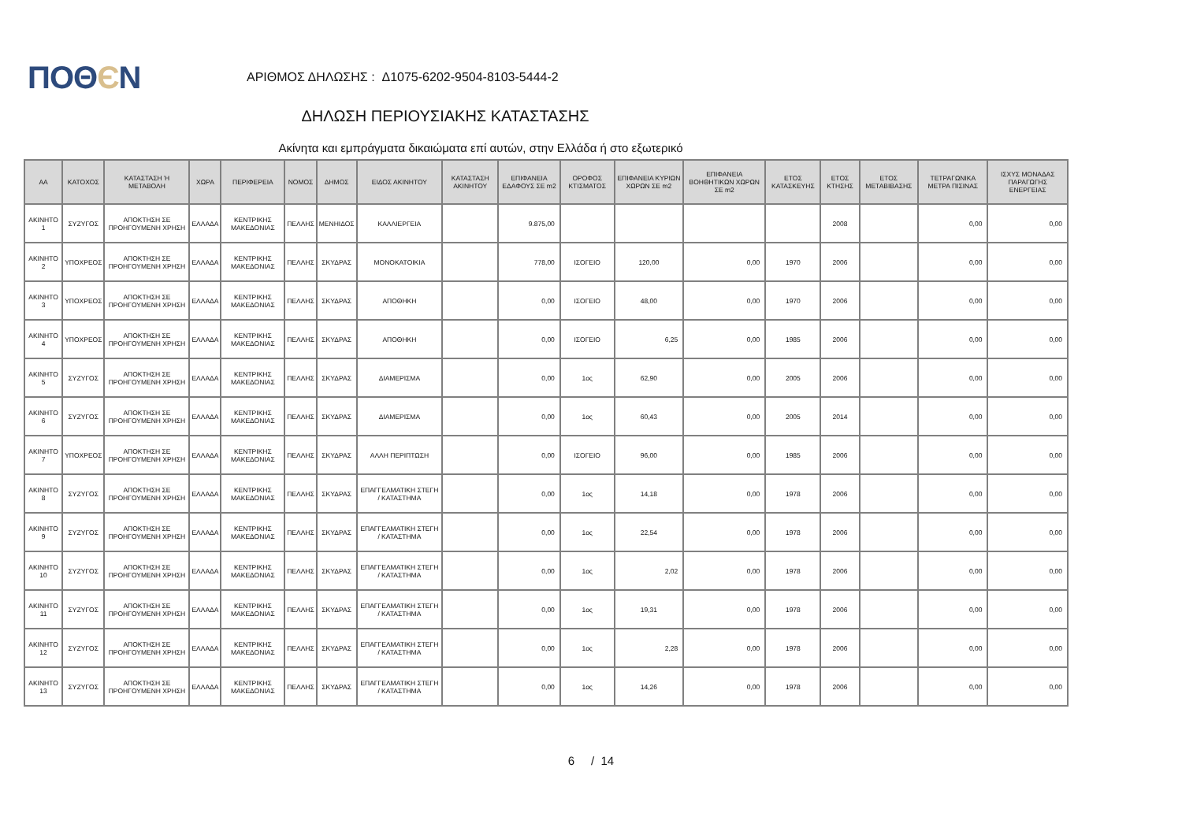ΠΟΘЄΝ
ΑΡΙΘΜΟΣ ΔΗΛΩΣΗΣ : Δ1075-6202-9504-8103-5444-2
ΔΗΛΩΣΗ ΠΕΡΙΟΥΣΙΑΚΗΣ ΚΑΤΑΣΤΑΣΗΣ
Ακίνητα και εμπράγματα δικαιώματα επί αυτών, στην Ελλάδα ή στο εξωτερικό
| ΑΑ | ΚΑΤΟΧΟΣ | ΚΑΤΑΣΤΑΣΗ Ή ΜΕΤΑΒΟΛΗ | ΧΩΡΑ | ΠΕΡΙΦΕΡΕΙΑ | ΝΟΜΟΣ | ΔΗΜΟΣ | ΕΙΔΟΣ ΑΚΙΝΗΤΟΥ | ΚΑΤΑΣΤΑΣΗ ΑΚΙΝΗΤΟΥ | ΕΠΙΦΑΝΕΙΑ ΕΔΑΦΟΥΣ ΣΕ m2 | ΟΡΟΦΟΣ ΚΤΙΣΜΑΤΟΣ | ΕΠΙΦΑΝΕΙΑ ΚΥΡΙΩΝ ΧΩΡΩΝ ΣΕ m2 | ΕΠΙΦΑΝΕΙΑ ΒΟΗΘΗΤΙΚΩΝ ΧΩΡΩΝ ΣΕ m2 | ΕΤΟΣ ΚΑΤΑΣΚΕΥΗΣ | ΕΤΟΣ ΚΤΗΣΗΣ | ΕΤΟΣ ΜΕΤΑΒΙΒΑΣΗΣ | ΤΕΤΡΑΓΩΝΙΚΑ ΜΕΤΡΑ ΠΙΣΙΝΑΣ | ΙΣΧΥΣ ΜΟΝΑΔΑΣ ΠΑΡΑΓΩΓΗΣ ΕΝΕΡΓΕΙΑΣ |
| --- | --- | --- | --- | --- | --- | --- | --- | --- | --- | --- | --- | --- | --- | --- | --- | --- | --- |
| ΑΚΙΝΗΤΟ 1 | ΣΥΖΥΓΟΣ | ΑΠΟΚΤΗΣΗ ΣΕ ΠΡΟΗΓΟΥΜΕΝΗ ΧΡΗΣΗ | ΕΛΛΑΔΑ | ΚΕΝΤΡΙΚΗΣ ΜΑΚΕΔΟΝΙΑΣ | ΠΕΛΛΗΣ | ΜΕΝΗΙΔΟΣ | ΚΑΛΛΙΕΡΓΕΙΑ | | 9.875,00 | | | | | 2008 | | 0,00 | 0,00 |
| ΑΚΙΝΗΤΟ 2 | ΥΠΟΧΡΕΟΣ | ΑΠΟΚΤΗΣΗ ΣΕ ΠΡΟΗΓΟΥΜΕΝΗ ΧΡΗΣΗ | ΕΛΛΑΔΑ | ΚΕΝΤΡΙΚΗΣ ΜΑΚΕΔΟΝΙΑΣ | ΠΕΛΛΗΣ | ΣΚΥΔΡΑΣ | ΜΟΝΟΚΑΤΟΙΚΙΑ | | 778,00 | ΙΣΟΓΕΙΟ | 120,00 | 0,00 | 1970 | 2006 | | 0,00 | 0,00 |
| ΑΚΙΝΗΤΟ 3 | ΥΠΟΧΡΕΟΣ | ΑΠΟΚΤΗΣΗ ΣΕ ΠΡΟΗΓΟΥΜΕΝΗ ΧΡΗΣΗ | ΕΛΛΑΔΑ | ΚΕΝΤΡΙΚΗΣ ΜΑΚΕΔΟΝΙΑΣ | ΠΕΛΛΗΣ | ΣΚΥΔΡΑΣ | ΑΠΟΘΗΚΗ | | 0,00 | ΙΣΟΓΕΙΟ | 48,00 | 0,00 | 1970 | 2006 | | 0,00 | 0,00 |
| ΑΚΙΝΗΤΟ 4 | ΥΠΟΧΡΕΟΣ | ΑΠΟΚΤΗΣΗ ΣΕ ΠΡΟΗΓΟΥΜΕΝΗ ΧΡΗΣΗ | ΕΛΛΑΔΑ | ΚΕΝΤΡΙΚΗΣ ΜΑΚΕΔΟΝΙΑΣ | ΠΕΛΛΗΣ | ΣΚΥΔΡΑΣ | ΑΠΟΘΗΚΗ | | 0,00 | ΙΣΟΓΕΙΟ | 6,25 | 0,00 | 1985 | 2006 | | 0,00 | 0,00 |
| ΑΚΙΝΗΤΟ 5 | ΣΥΖΥΓΟΣ | ΑΠΟΚΤΗΣΗ ΣΕ ΠΡΟΗΓΟΥΜΕΝΗ ΧΡΗΣΗ | ΕΛΛΑΔΑ | ΚΕΝΤΡΙΚΗΣ ΜΑΚΕΔΟΝΙΑΣ | ΠΕΛΛΗΣ | ΣΚΥΔΡΑΣ | ΔΙΑΜΕΡΙΣΜΑ | | 0,00 | 1ος | 62,90 | 0,00 | 2005 | 2006 | | 0,00 | 0,00 |
| ΑΚΙΝΗΤΟ 6 | ΣΥΖΥΓΟΣ | ΑΠΟΚΤΗΣΗ ΣΕ ΠΡΟΗΓΟΥΜΕΝΗ ΧΡΗΣΗ | ΕΛΛΑΔΑ | ΚΕΝΤΡΙΚΗΣ ΜΑΚΕΔΟΝΙΑΣ | ΠΕΛΛΗΣ | ΣΚΥΔΡΑΣ | ΔΙΑΜΕΡΙΣΜΑ | | 0,00 | 1ος | 60,43 | 0,00 | 2005 | 2014 | | 0,00 | 0,00 |
| ΑΚΙΝΗΤΟ 7 | ΥΠΟΧΡΕΟΣ | ΑΠΟΚΤΗΣΗ ΣΕ ΠΡΟΗΓΟΥΜΕΝΗ ΧΡΗΣΗ | ΕΛΛΑΔΑ | ΚΕΝΤΡΙΚΗΣ ΜΑΚΕΔΟΝΙΑΣ | ΠΕΛΛΗΣ | ΣΚΥΔΡΑΣ | ΑΛΛΗ ΠΕΡΙΠΤΩΣΗ | | 0,00 | ΙΣΟΓΕΙΟ | 96,00 | 0,00 | 1985 | 2006 | | 0,00 | 0,00 |
| ΑΚΙΝΗΤΟ 8 | ΣΥΖΥΓΟΣ | ΑΠΟΚΤΗΣΗ ΣΕ ΠΡΟΗΓΟΥΜΕΝΗ ΧΡΗΣΗ | ΕΛΛΑΔΑ | ΚΕΝΤΡΙΚΗΣ ΜΑΚΕΔΟΝΙΑΣ | ΠΕΛΛΗΣ | ΣΚΥΔΡΑΣ | ΕΠΑΓΓΕΛΜΑΤΙΚΗ ΣΤΕΓΗ / ΚΑΤΑΣΤΗΜΑ | | 0,00 | 1ος | 14,18 | 0,00 | 1978 | 2006 | | 0,00 | 0,00 |
| ΑΚΙΝΗΤΟ 9 | ΣΥΖΥΓΟΣ | ΑΠΟΚΤΗΣΗ ΣΕ ΠΡΟΗΓΟΥΜΕΝΗ ΧΡΗΣΗ | ΕΛΛΑΔΑ | ΚΕΝΤΡΙΚΗΣ ΜΑΚΕΔΟΝΙΑΣ | ΠΕΛΛΗΣ | ΣΚΥΔΡΑΣ | ΕΠΑΓΓΕΛΜΑΤΙΚΗ ΣΤΕΓΗ / ΚΑΤΑΣΤΗΜΑ | | 0,00 | 1ος | 22,54 | 0,00 | 1978 | 2006 | | 0,00 | 0,00 |
| ΑΚΙΝΗΤΟ 10 | ΣΥΖΥΓΟΣ | ΑΠΟΚΤΗΣΗ ΣΕ ΠΡΟΗΓΟΥΜΕΝΗ ΧΡΗΣΗ | ΕΛΛΑΔΑ | ΚΕΝΤΡΙΚΗΣ ΜΑΚΕΔΟΝΙΑΣ | ΠΕΛΛΗΣ | ΣΚΥΔΡΑΣ | ΕΠΑΓΓΕΛΜΑΤΙΚΗ ΣΤΕΓΗ / ΚΑΤΑΣΤΗΜΑ | | 0,00 | 1ος | 2,02 | 0,00 | 1978 | 2006 | | 0,00 | 0,00 |
| ΑΚΙΝΗΤΟ 11 | ΣΥΖΥΓΟΣ | ΑΠΟΚΤΗΣΗ ΣΕ ΠΡΟΗΓΟΥΜΕΝΗ ΧΡΗΣΗ | ΕΛΛΑΔΑ | ΚΕΝΤΡΙΚΗΣ ΜΑΚΕΔΟΝΙΑΣ | ΠΕΛΛΗΣ | ΣΚΥΔΡΑΣ | ΕΠΑΓΓΕΛΜΑΤΙΚΗ ΣΤΕΓΗ / ΚΑΤΑΣΤΗΜΑ | | 0,00 | 1ος | 19,31 | 0,00 | 1978 | 2006 | | 0,00 | 0,00 |
| ΑΚΙΝΗΤΟ 12 | ΣΥΖΥΓΟΣ | ΑΠΟΚΤΗΣΗ ΣΕ ΠΡΟΗΓΟΥΜΕΝΗ ΧΡΗΣΗ | ΕΛΛΑΔΑ | ΚΕΝΤΡΙΚΗΣ ΜΑΚΕΔΟΝΙΑΣ | ΠΕΛΛΗΣ | ΣΚΥΔΡΑΣ | ΕΠΑΓΓΕΛΜΑΤΙΚΗ ΣΤΕΓΗ / ΚΑΤΑΣΤΗΜΑ | | 0,00 | 1ος | 2,28 | 0,00 | 1978 | 2006 | | 0,00 | 0,00 |
| ΑΚΙΝΗΤΟ 13 | ΣΥΖΥΓΟΣ | ΑΠΟΚΤΗΣΗ ΣΕ ΠΡΟΗΓΟΥΜΕΝΗ ΧΡΗΣΗ | ΕΛΛΑΔΑ | ΚΕΝΤΡΙΚΗΣ ΜΑΚΕΔΟΝΙΑΣ | ΠΕΛΛΗΣ | ΣΚΥΔΡΑΣ | ΕΠΑΓΓΕΛΜΑΤΙΚΗ ΣΤΕΓΗ / ΚΑΤΑΣΤΗΜΑ | | 0,00 | 1ος | 14,26 | 0,00 | 1978 | 2006 | | 0,00 | 0,00 |
6 / 14